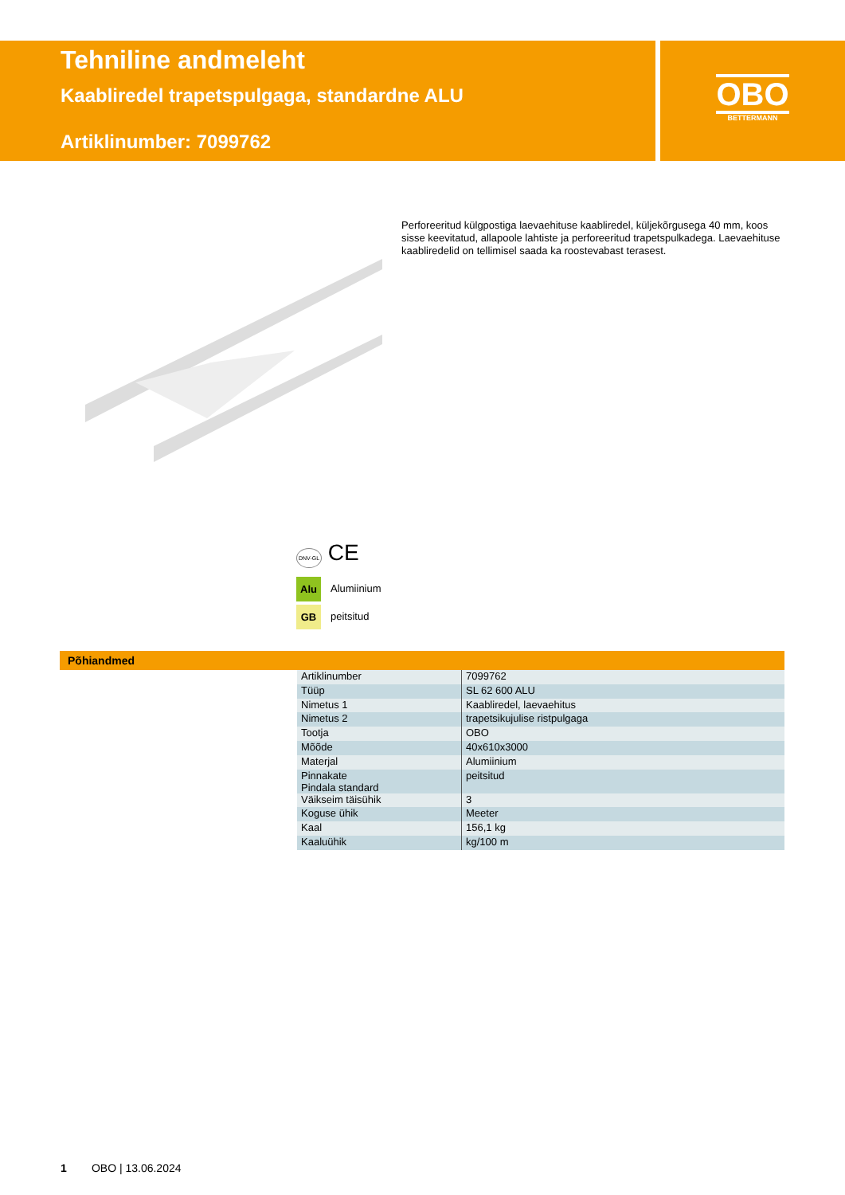Tehniline andmeleht
Kaabliredel trapetspulgaga, standardne ALU
Artiklinumber: 7099762
OBO
BETTERMANN
Perforeeritud külgpostiga laevaehituse kaabliredel, küljekõrgusega 40 mm, koos sisse keevitatud, allapoole lahtiste ja perforeeritud trapetspulkadega. Laevaehituse kaabliredelid on tellimisel saada ka roostevabast terasest.
DNV-GL CE
Alu Alumiinium
GB peitsitud
Põhiandmed
| Artiklinumber | 7099762 |
| Tüüp | SL 62 600 ALU |
| Nimetus 1 | Kaabliredel, laevaehitus |
| Nimetus 2 | trapetsikujulise ristpulgaga |
| Tootja | OBO |
| Mõõde | 40x610x3000 |
| Materjal | Alumiinium |
| Pinnakate Pindala standard | peitsitud |
| Väikseim täisühik | 3 |
| Koguse ühik | Meeter |
| Kaal | 156,1 kg |
| Kaaluühik | kg/100 m |
1 OBO | 13.06.2024